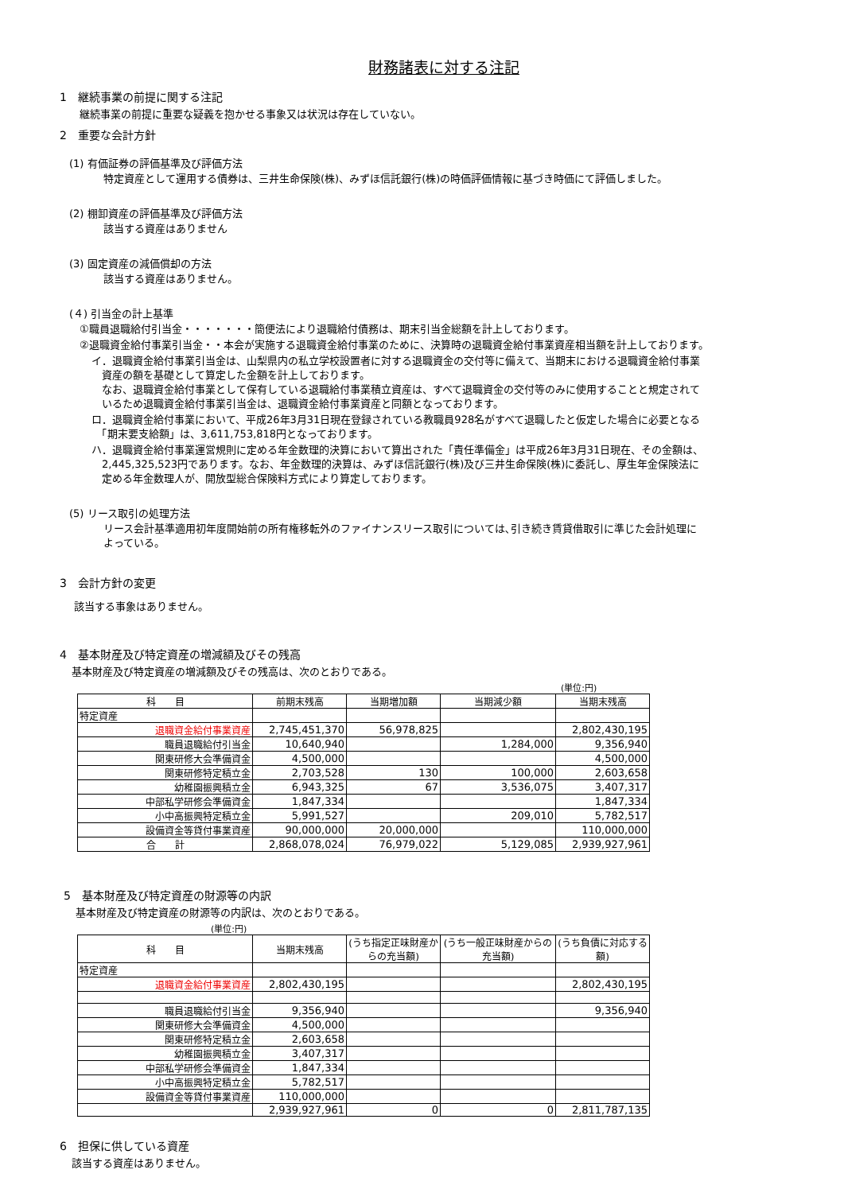財務諸表に対する注記
1　継続事業の前提に関する注記
継続事業の前提に重要な疑義を抱かせる事象又は状況は存在していない。
2　重要な会計方針
(1) 有価証券の評価基準及び評価方法
特定資産として運用する債券は、三井生命保険(株)、みずほ信託銀行(株)の時価評価情報に基づき時価にて評価しました。
(2) 棚卸資産の評価基準及び評価方法
該当する資産はありません
(3) 固定資産の減価償却の方法
該当する資産はありません。
(４) 引当金の計上基準
①職員退職給付引当金・・・・・・・簡便法により退職給付債務は、期末引当金総額を計上しております。
②退職資金給付事業引当金・・本会が実施する退職資金給付事業のために、決算時の退職資金給付事業資産相当額を計上しております。
イ．退職資金給付事業引当金は、山梨県内の私立学校設置者に対する退職資金の交付等に備えて、当期末における退職資金給付事業
　資産の額を基礎として算定した金額を計上しております。
　なお、退職資金給付事業として保有している退職給付事業積立資産は、すべて退職資金の交付等のみに使用することと規定されて
　いるため退職資金給付事業引当金は、退職資金給付事業資産と同額となっております。
ロ．退職資金給付事業において、平成26年3月31日現在登録されている教職員928名がすべて退職したと仮定した場合に必要となる
　「期末要支給額」は、3,611,753,818円となっております。
ハ．退職資金給付事業運営規則に定める年金数理的決算において算出された「責任準備金」は平成26年3月31日現在、その金額は、
　2,445,325,523円であります。なお、年金数理的決算は、みずほ信託銀行(株)及び三井生命保険(株)に委託し、厚生年金保険法に
　定める年金数理人が、開放型総合保険料方式により算定しております。
(5) リース取引の処理方法
リース会計基準適用初年度開始前の所有権移転外のファイナンスリース取引については､引き続き賃貸借取引に準じた会計処理に
よっている。
3　会計方針の変更
該当する事象はありません。
4　基本財産及び特定資産の増減額及びその残高
基本財産及び特定資産の増減額及びその残高は、次のとおりである。
(単位:円)
| 科 目 | 前期末残高 | 当期増加額 | 当期減少額 | 当期末残高 |
| --- | --- | --- | --- | --- |
| 特定資産 | | | | |
| 退職資金給付事業資産 | 2,745,451,370 | 56,978,825 | | 2,802,430,195 |
| 職員退職給付引当金 | 10,640,940 | | 1,284,000 | 9,356,940 |
| 関東研修大会準備資金 | 4,500,000 | | | 4,500,000 |
| 関東研修特定積立金 | 2,703,528 | 130 | 100,000 | 2,603,658 |
| 幼稚園振興積立金 | 6,943,325 | 67 | 3,536,075 | 3,407,317 |
| 中部私学研修会準備資金 | 1,847,334 | | | 1,847,334 |
| 小中高振興特定積立金 | 5,991,527 | | 209,010 | 5,782,517 |
| 設備資金等貸付事業資産 | 90,000,000 | 20,000,000 | | 110,000,000 |
| 合 計 | 2,868,078,024 | 76,979,022 | 5,129,085 | 2,939,927,961 |
5　基本財産及び特定資産の財源等の内訳
基本財産及び特定資産の財源等の内訳は、次のとおりである。
(単位:円)
| 科 目 | 当期末残高 | (うち指定正味財産からの充当額) | (うち一般正味財産からの充当額) | (うち負債に対応する額) |
| --- | --- | --- | --- | --- |
| 特定資産 | | | | |
| 退職資金給付事業資産 | 2,802,430,195 | | | 2,802,430,195 |
| 職員退職給付引当金 | 9,356,940 | | | 9,356,940 |
| 関東研修大会準備資金 | 4,500,000 | | | |
| 関東研修特定積立金 | 2,603,658 | | | |
| 幼稚園振興積立金 | 3,407,317 | | | |
| 中部私学研修会準備資金 | 1,847,334 | | | |
| 小中高振興特定積立金 | 5,782,517 | | | |
| 設備資金等貸付事業資産 | 110,000,000 | | | |
| | 2,939,927,961 | 0 | 0 | 2,811,787,135 |
6　担保に供している資産
該当する資産はありません。